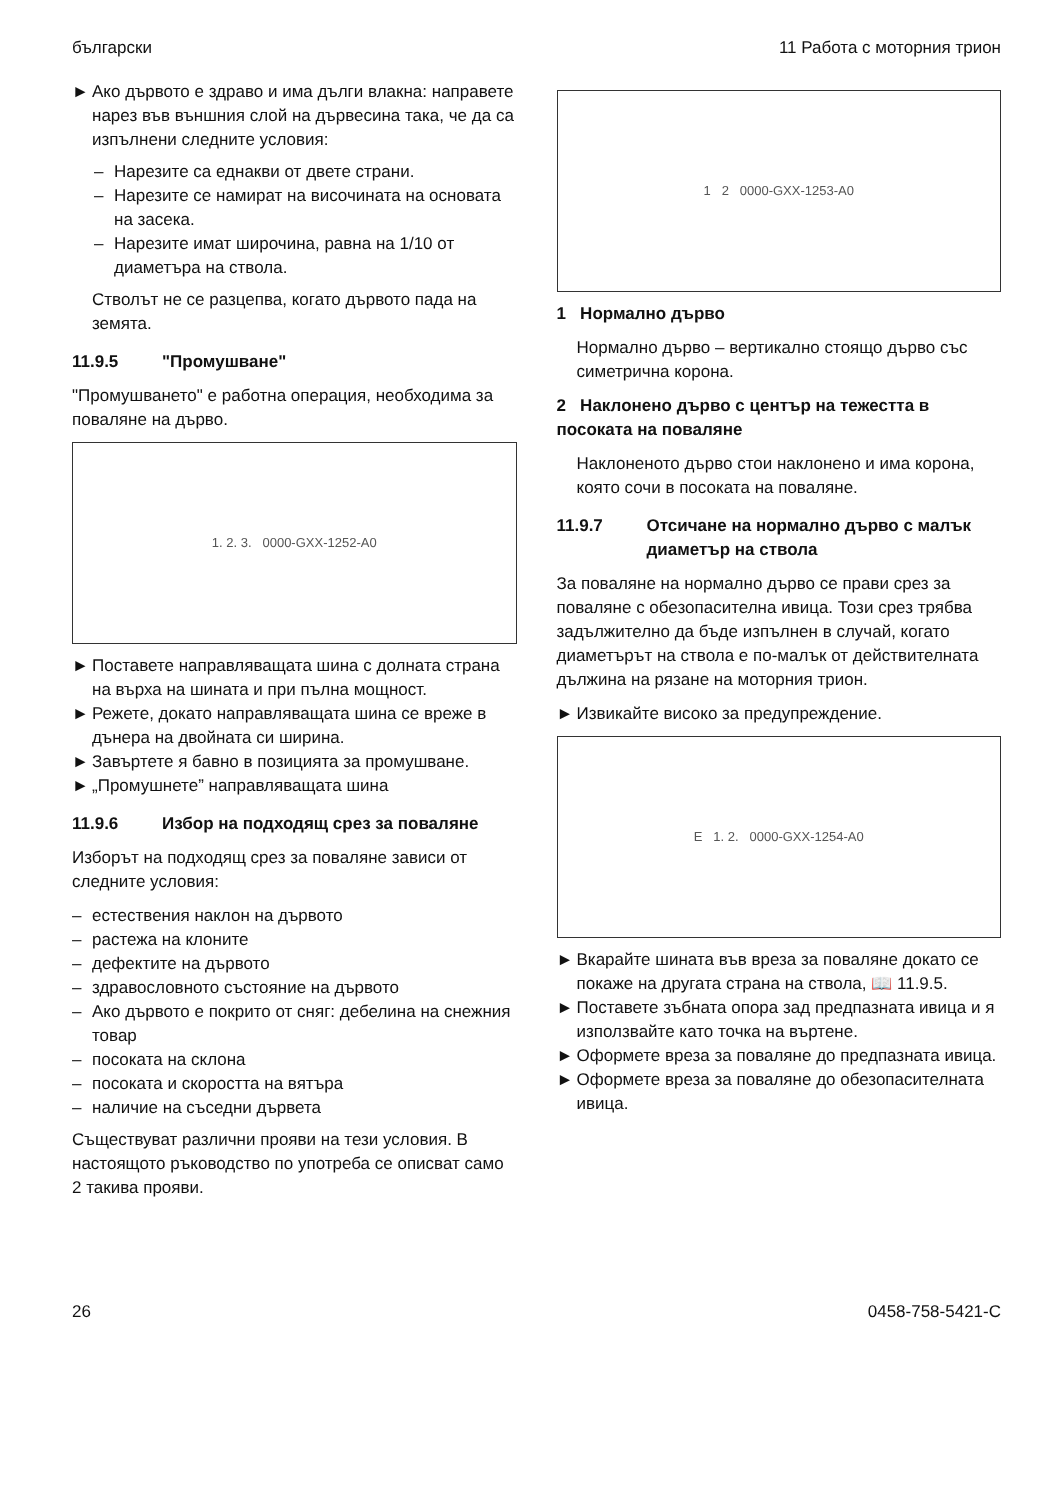български 11 Работа с моторния трион
► Ако дървото е здраво и има дълги влакна: направете нарез във външния слой на дървесина така, че да са изпълнени следните условия:
– Нарезите са еднакви от двете страни.
– Нарезите се намират на височината на основата на засека.
– Нарезите имат широчина, равна на 1/10 от диаметъра на ствола.
Стволът не се разцепва, когато дървото пада на земята.
11.9.5 "Промушване"
"Промушването" е работна операция, необходима за поваляне на дърво.
1. 2. 3. 0000-GXX-1252-A0
► Поставете направляващата шина с долната страна на върха на шината и при пълна мощност.
► Режете, докато направляващата шина се вреже в дънера на двойната си ширина.
► Завъртете я бавно в позицията за промушване.
► „Промушнете” направляващата шина
11.9.6 Избор на подходящ срез за поваляне
Изборът на подходящ срез за поваляне зависи от следните условия:
– естествения наклон на дървото
– растежа на клоните
– дефектите на дървото
– здравословното състояние на дървото
– Ако дървото е покрито от сняг: дебелина на снежния товар
– посоката на склона
– посоката и скоростта на вятъра
– наличие на съседни дървета
Съществуват различни прояви на тези условия. В настоящото ръководство по употреба се описват само 2 такива прояви.
1 2 0000-GXX-1253-A0
1 Нормално дърво
Нормално дърво – вертикално стоящо дърво със симетрична корона.
2 Наклонено дърво с център на тежестта в посоката на поваляне
Наклоненото дърво стои наклонено и има корона, която сочи в посоката на поваляне.
11.9.7 Отсичане на нормално дърво с малък диаметър на ствола
За поваляне на нормално дърво се прави срез за поваляне с обезопасителна ивица. Този срез трябва задължително да бъде изпълнен в случай, когато диаметърът на ствола е по-малък от действителната дължина на рязане на моторния трион.
► Извикайте високо за предупреждение.
E 1. 2. 0000-GXX-1254-A0
► Вкарайте шината във вреза за поваляне докато се покаже на другата страна на ствола, 📖 11.9.5.
► Поставете зъбната опора зад предпазната ивица и я използвайте като точка на въртене.
► Оформете вреза за поваляне до предпазната ивица.
► Оформете вреза за поваляне до обезопасителната ивица.
26 0458-758-5421-C